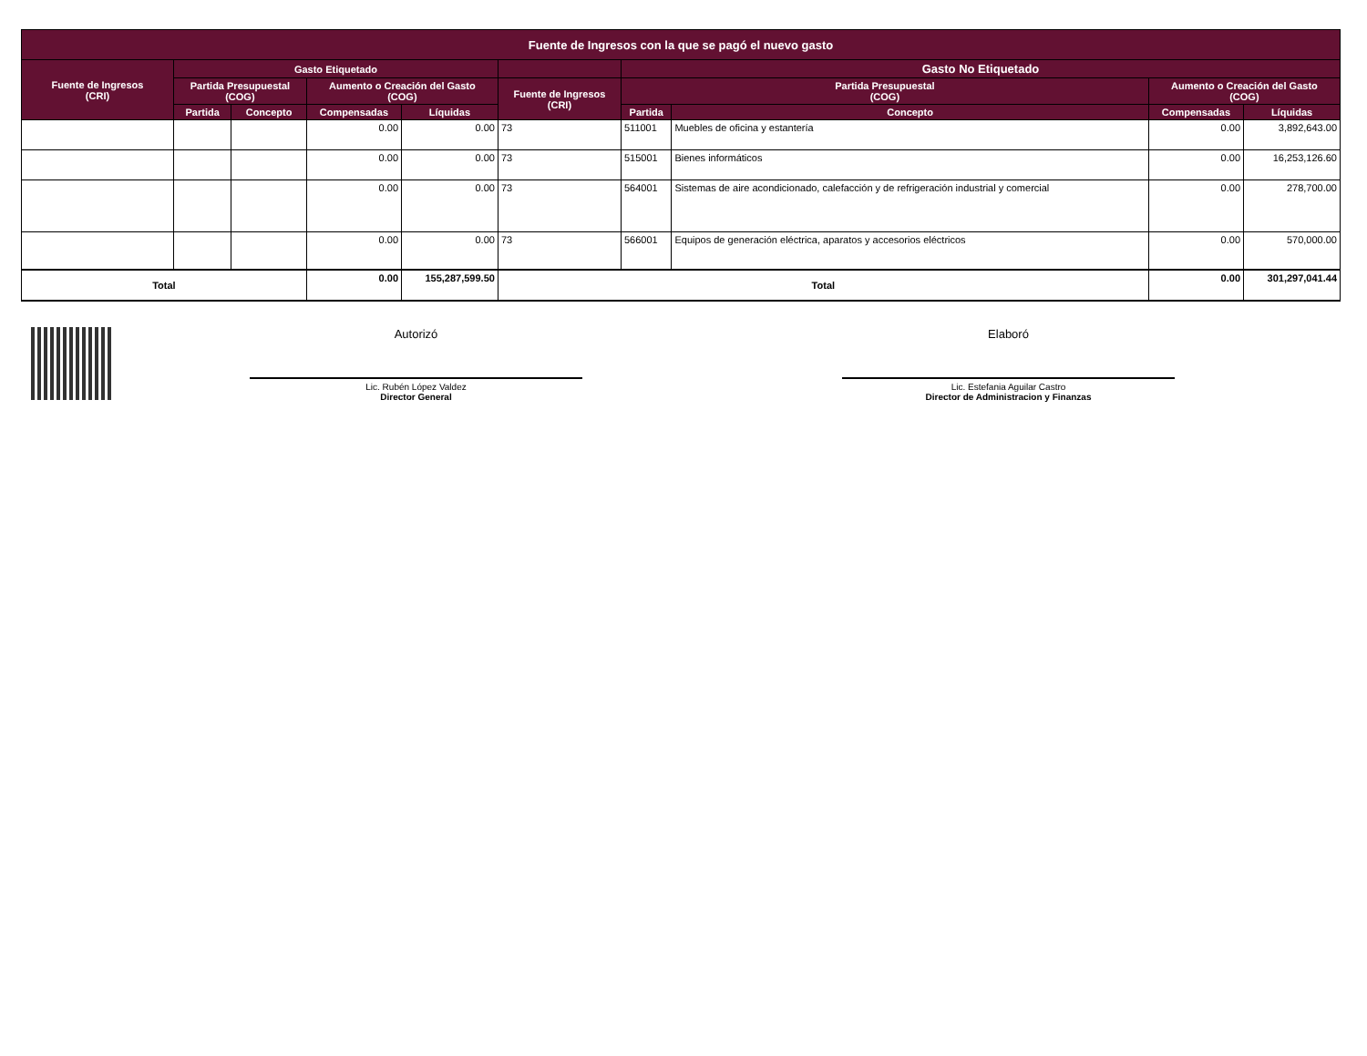| Fuente de Ingresos con la que se pagó el nuevo gasto | | | | | | | | | |
| --- | --- | --- | --- | --- | --- | --- | --- | --- | --- |
| Fuente de Ingresos (CRI) | Gasto Etiquetado | | | | | Gasto No Etiquetado | | | |
| | Partida Presupuestal (COG) | | Aumento o Creación del Gasto (COG) | | Fuente de Ingresos (CRI) | Partida Presupuestal (COG) | | Aumento o Creación del Gasto (COG) | |
| | Partida | Concepto | Compensadas | Líquidas | | Partida | Concepto | Compensadas | Líquidas |
| | | | 0.00 | 0.00 | 73 | 511001 | Muebles de oficina y estantería | 0.00 | 3,892,643.00 |
| | | | 0.00 | 0.00 | 73 | 515001 | Bienes informáticos | 0.00 | 16,253,126.60 |
| | | | 0.00 | 0.00 | 73 | 564001 | Sistemas de aire acondicionado, calefacción y de refrigeración industrial y comercial | 0.00 | 278,700.00 |
| | | | 0.00 | 0.00 | 73 | 566001 | Equipos de generación eléctrica, aparatos y accesorios eléctricos | 0.00 | 570,000.00 |
| Total | | | 0.00 | 155,287,599.50 | Total | | | 0.00 | 301,297,041.44 |
Autorizó
Lic. Rubén López Valdez
Director General
Elaboró
Lic. Estefania Aguilar Castro
Director de Administracion y Finanzas